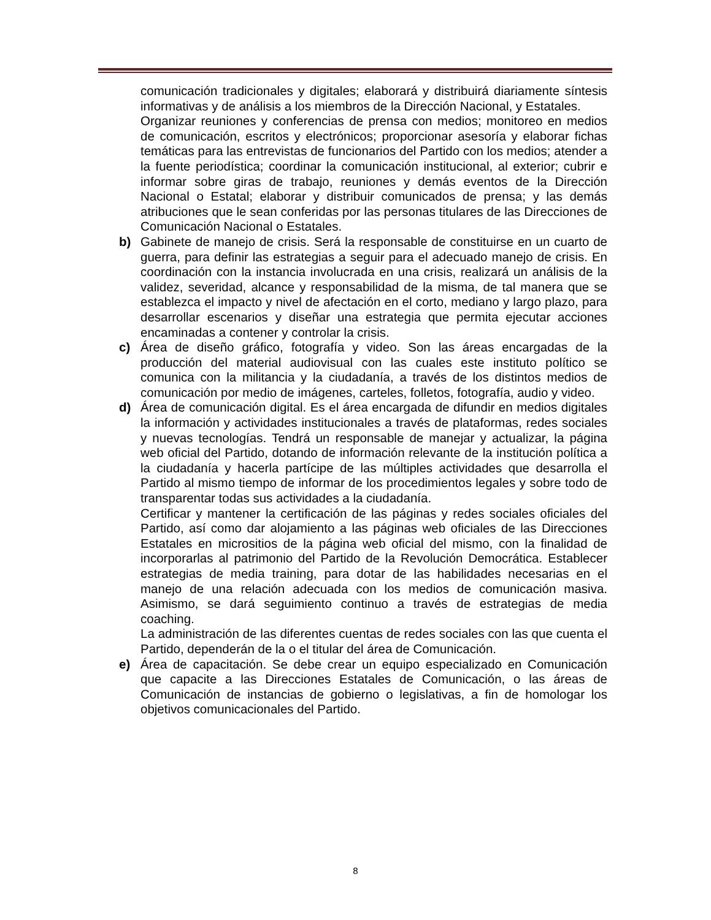comunicación tradicionales y digitales; elaborará y distribuirá diariamente síntesis informativas y de análisis a los miembros de la Dirección Nacional, y Estatales.
Organizar reuniones y conferencias de prensa con medios; monitoreo en medios de comunicación, escritos y electrónicos; proporcionar asesoría y elaborar fichas temáticas para las entrevistas de funcionarios del Partido con los medios; atender a la fuente periodística; coordinar la comunicación institucional, al exterior; cubrir e informar sobre giras de trabajo, reuniones y demás eventos de la Dirección Nacional o Estatal; elaborar y distribuir comunicados de prensa; y las demás atribuciones que le sean conferidas por las personas titulares de las Direcciones de Comunicación Nacional o Estatales.
b)
Gabinete de manejo de crisis. Será la responsable de constituirse en un cuarto de guerra, para definir las estrategias a seguir para el adecuado manejo de crisis. En coordinación con la instancia involucrada en una crisis, realizará un análisis de la validez, severidad, alcance y responsabilidad de la misma, de tal manera que se establezca el impacto y nivel de afectación en el corto, mediano y largo plazo, para desarrollar escenarios y diseñar una estrategia que permita ejecutar acciones encaminadas a contener y controlar la crisis.
c)
Área de diseño gráfico, fotografía y video. Son las áreas encargadas de la producción del material audiovisual con las cuales este instituto político se comunica con la militancia y la ciudadanía, a través de los distintos medios de comunicación por medio de imágenes, carteles, folletos, fotografía, audio y video.
d)
Área de comunicación digital. Es el área encargada de difundir en medios digitales la información y actividades institucionales a través de plataformas, redes sociales y nuevas tecnologías. Tendrá un responsable de manejar y actualizar, la página web oficial del Partido, dotando de información relevante de la institución política a la ciudadanía y hacerla partícipe de las múltiples actividades que desarrolla el Partido al mismo tiempo de informar de los procedimientos legales y sobre todo de transparentar todas sus actividades a la ciudadanía.
Certificar y mantener la certificación de las páginas y redes sociales oficiales del Partido, así como dar alojamiento a las páginas web oficiales de las Direcciones Estatales en micrositios de la página web oficial del mismo, con la finalidad de incorporarlas al patrimonio del Partido de la Revolución Democrática. Establecer estrategias de media training, para dotar de las habilidades necesarias en el manejo de una relación adecuada con los medios de comunicación masiva. Asimismo, se dará seguimiento continuo a través de estrategias de media coaching.
La administración de las diferentes cuentas de redes sociales con las que cuenta el Partido, dependerán de la o el titular del área de Comunicación.
e)
Área de capacitación. Se debe crear un equipo especializado en Comunicación que capacite a las Direcciones Estatales de Comunicación, o las áreas de Comunicación de instancias de gobierno o legislativas, a fin de homologar los objetivos comunicacionales del Partido.
8